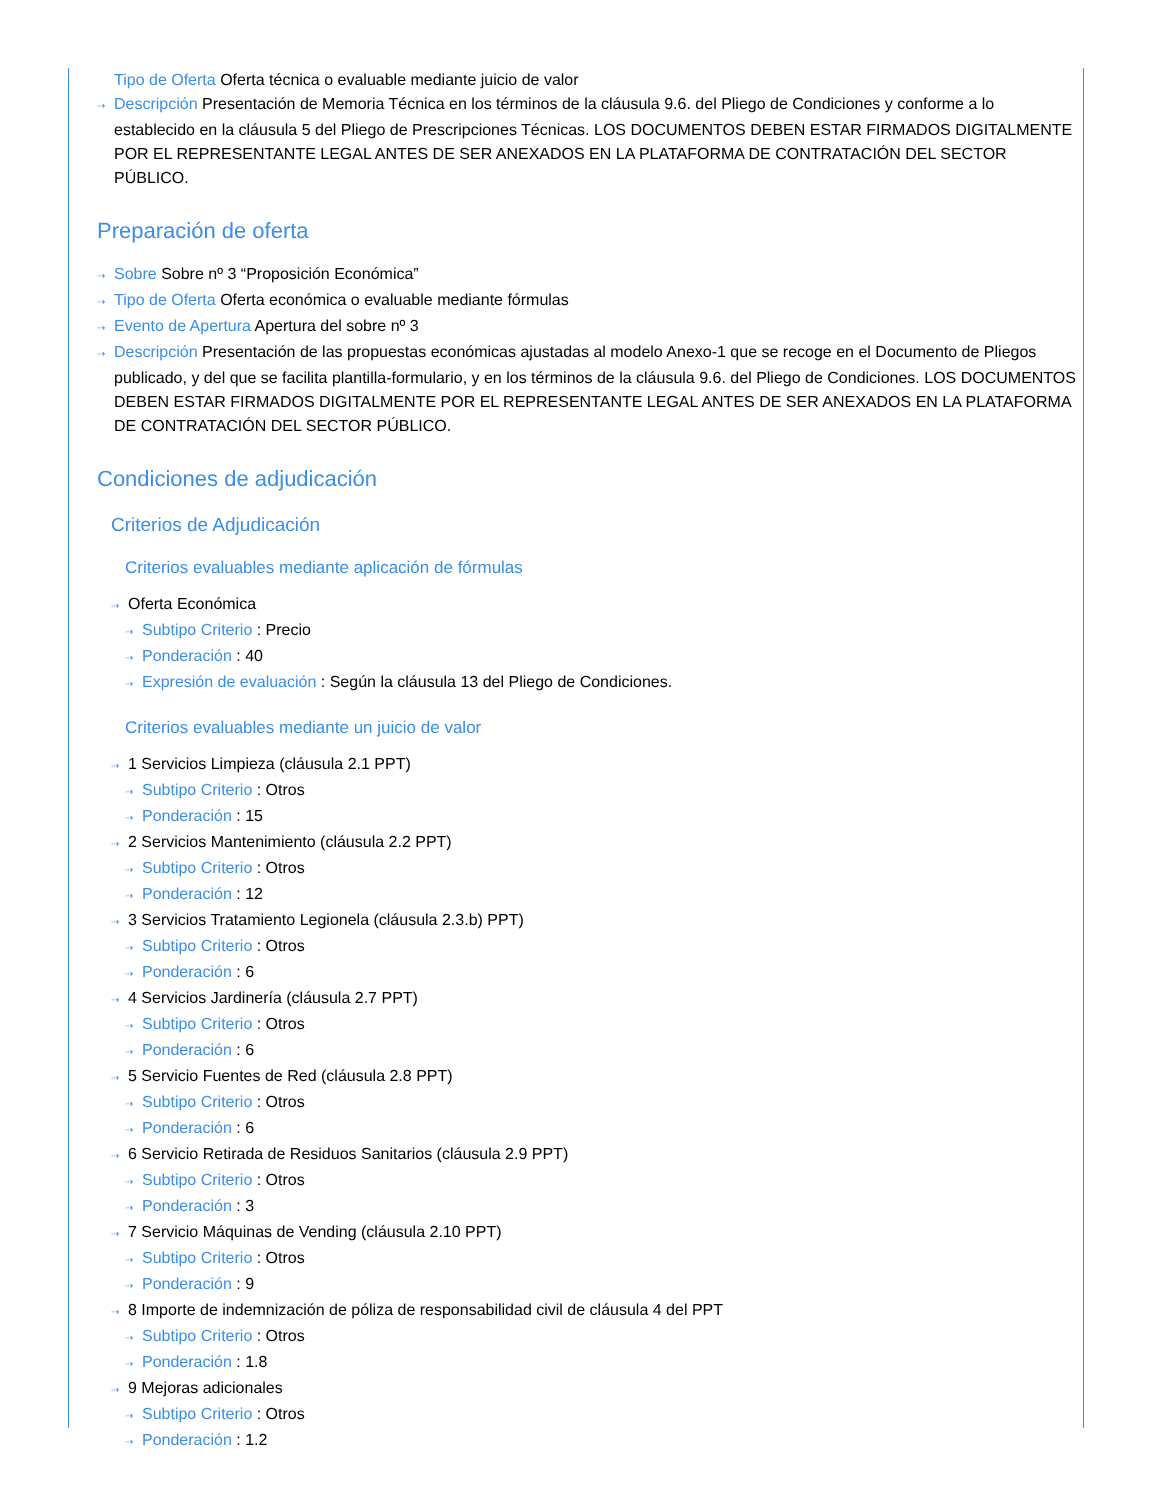Tipo de Oferta Oferta técnica o evaluable mediante juicio de valor
⇢ Descripción Presentación de Memoria Técnica en los términos de la cláusula 9.6. del Pliego de Condiciones y conforme a lo establecido en la cláusula 5 del Pliego de Prescripciones Técnicas. LOS DOCUMENTOS DEBEN ESTAR FIRMADOS DIGITALMENTE POR EL REPRESENTANTE LEGAL ANTES DE SER ANEXADOS EN LA PLATAFORMA DE CONTRATACIÓN DEL SECTOR PÚBLICO.
Preparación de oferta
⇢ Sobre Sobre nº 3 “Proposición Económica”
⇢ Tipo de Oferta Oferta económica o evaluable mediante fórmulas
⇢ Evento de Apertura Apertura del sobre nº 3
⇢ Descripción Presentación de las propuestas económicas ajustadas al modelo Anexo-1 que se recoge en el Documento de Pliegos publicado, y del que se facilita plantilla-formulario, y en los términos de la cláusula 9.6. del Pliego de Condiciones. LOS DOCUMENTOS DEBEN ESTAR FIRMADOS DIGITALMENTE POR EL REPRESENTANTE LEGAL ANTES DE SER ANEXADOS EN LA PLATAFORMA DE CONTRATACIÓN DEL SECTOR PÚBLICO.
Condiciones de adjudicación
Criterios de Adjudicación
Criterios evaluables mediante aplicación de fórmulas
⇢ Oferta Económica
⇢ Subtipo Criterio : Precio
⇢ Ponderación : 40
⇢ Expresión de evaluación : Según la cláusula 13 del Pliego de Condiciones.
Criterios evaluables mediante un juicio de valor
⇢ 1 Servicios Limpieza (cláusula 2.1 PPT)
⇢ Subtipo Criterio : Otros
⇢ Ponderación : 15
⇢ 2 Servicios Mantenimiento (cláusula 2.2 PPT)
⇢ Subtipo Criterio : Otros
⇢ Ponderación : 12
⇢ 3 Servicios Tratamiento Legionela (cláusula 2.3.b) PPT)
⇢ Subtipo Criterio : Otros
⇢ Ponderación : 6
⇢ 4 Servicios Jardinería (cláusula 2.7 PPT)
⇢ Subtipo Criterio : Otros
⇢ Ponderación : 6
⇢ 5 Servicio Fuentes de Red (cláusula 2.8 PPT)
⇢ Subtipo Criterio : Otros
⇢ Ponderación : 6
⇢ 6 Servicio Retirada de Residuos Sanitarios (cláusula 2.9 PPT)
⇢ Subtipo Criterio : Otros
⇢ Ponderación : 3
⇢ 7 Servicio Máquinas de Vending (cláusula 2.10 PPT)
⇢ Subtipo Criterio : Otros
⇢ Ponderación : 9
⇢ 8 Importe de indemnización de póliza de responsabilidad civil de cláusula 4 del PPT
⇢ Subtipo Criterio : Otros
⇢ Ponderación : 1.8
⇢ 9 Mejoras adicionales
⇢ Subtipo Criterio : Otros
⇢ Ponderación : 1.2